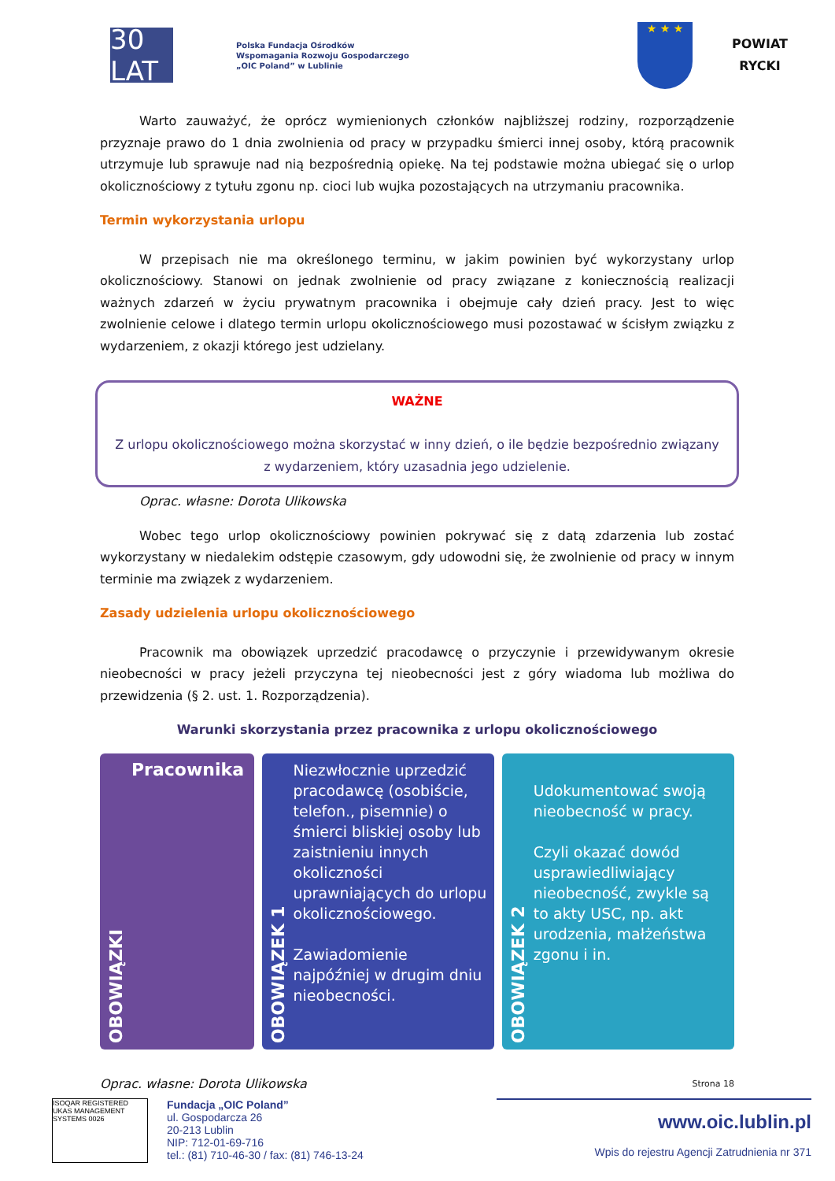30 LAT
Polska Fundacja Ośrodków
Wspomagania Rozwoju Gospodarczego
„OIC Poland” w Lublinie
★ ★ ★
POWIAT
RYCKI
Warto zauważyć, że oprócz wymienionych członków najbliższej rodziny, rozporządzenie przyznaje prawo do 1 dnia zwolnienia od pracy w przypadku śmierci innej osoby, którą pracownik utrzymuje lub sprawuje nad nią bezpośrednią opiekę. Na tej podstawie można ubiegać się o urlop okolicznościowy z tytułu zgonu np. cioci lub wujka pozostających na utrzymaniu pracownika.
Termin wykorzystania urlopu
W przepisach nie ma określonego terminu, w jakim powinien być wykorzystany urlop okolicznościowy. Stanowi on jednak zwolnienie od pracy związane z koniecznością realizacji ważnych zdarzeń w życiu prywatnym pracownika i obejmuje cały dzień pracy. Jest to więc zwolnienie celowe i dlatego termin urlopu okolicznościowego musi pozostawać w ścisłym związku z wydarzeniem, z okazji którego jest udzielany.
WAŻNE
Z urlopu okolicznościowego można skorzystać w inny dzień, o ile będzie bezpośrednio związany z wydarzeniem, który uzasadnia jego udzielenie.
Oprac. własne: Dorota Ulikowska
Wobec tego urlop okolicznościowy powinien pokrywać się z datą zdarzenia lub zostać wykorzystany w niedalekim odstępie czasowym, gdy udowodni się, że zwolnienie od pracy w innym terminie ma związek z wydarzeniem.
Zasady udzielenia urlopu okolicznościowego
Pracownik ma obowiązek uprzedzić pracodawcę o przyczynie i przewidywanym okresie nieobecności w pracy jeżeli przyczyna tej nieobecności jest z góry wiadoma lub możliwa do przewidzenia (§ 2. ust. 1. Rozporządzenia).
Warunki skorzystania przez pracownika z urlopu okolicznościowego
OBOWIĄZKI
Pracownika
OBOWIĄZEK 1
Niezwłocznie uprzedzić pracodawcę (osobiście, telefon., pisemnie) o śmierci bliskiej osoby lub zaistnieniu innych okoliczności uprawniających do urlopu okolicznościowego.
Zawiadomienie najpóźniej w drugim dniu nieobecności.
OBOWIĄZEK 2
Udokumentować swoją nieobecność w pracy.
Czyli okazać dowód usprawiedliwiający nieobecność, zwykle są to akty USC, np. akt urodzenia, małżeństwa zgonu i in.
Oprac. własne: Dorota Ulikowska Strona 18
ISOQAR REGISTERED UKAS MANAGEMENT SYSTEMS 0026
Fundacja „OIC Poland”
ul. Gospodarcza 26
20-213 Lublin
NIP: 712-01-69-716
tel.: (81) 710-46-30 / fax: (81) 746-13-24
www.oic.lublin.pl
Wpis do rejestru Agencji Zatrudnienia nr 371